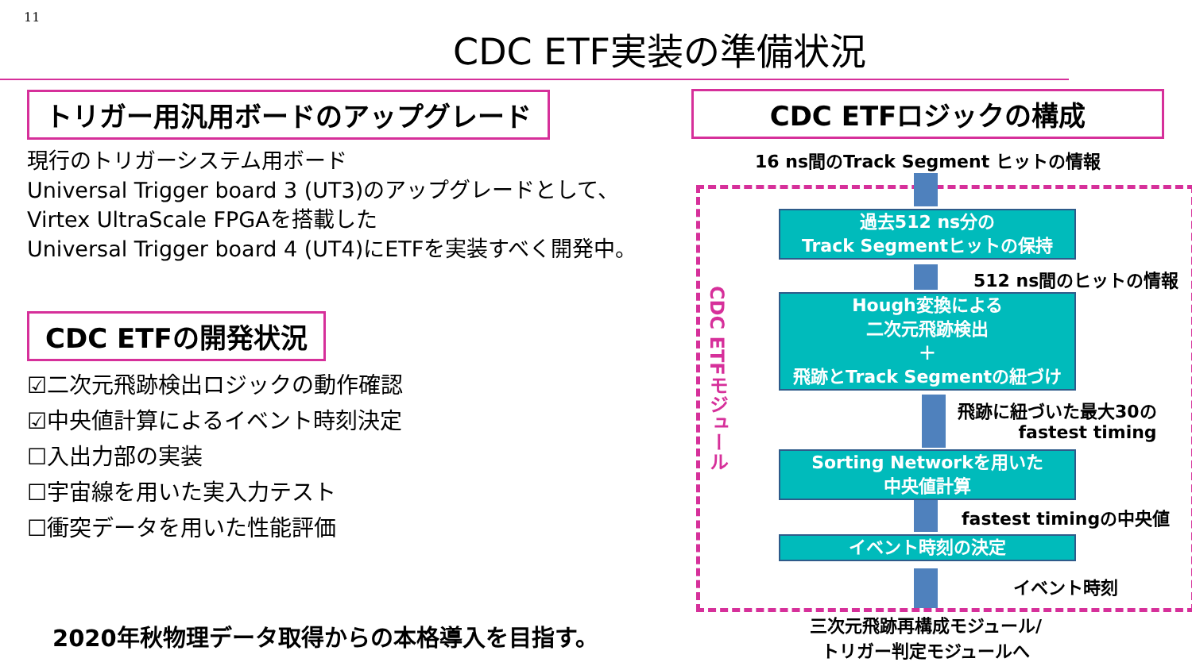11
CDC ETF実装の準備状況
トリガー用汎用ボードのアップグレード
現行のトリガーシステム用ボード
Universal Trigger board 3 (UT3)のアップグレードとして、
Virtex UltraScale FPGAを搭載した
Universal Trigger board 4 (UT4)にETFを実装すべく開発中。
CDC ETFの開発状況
☑二次元飛跡検出ロジックの動作確認
☑中央値計算によるイベント時刻決定
☐入出力部の実装
☐宇宙線を用いた実入力テスト
☐衝突データを用いた性能評価
2020年秋物理データ取得からの本格導入を目指す。
CDC ETFロジックの構成
16 ns間のTrack Segment ヒットの情報
CDC ETFモジュール
過去512 ns分の
Track Segmentヒットの保持
512 ns間のヒットの情報
Hough変換による
二次元飛跡検出
＋
飛跡とTrack Segmentの紐づけ
飛跡に紐づいた最大30の
fastest timing
Sorting Networkを用いた
中央値計算
fastest timingの中央値
イベント時刻の決定
イベント時刻
三次元飛跡再構成モジュール/
トリガー判定モジュールへ